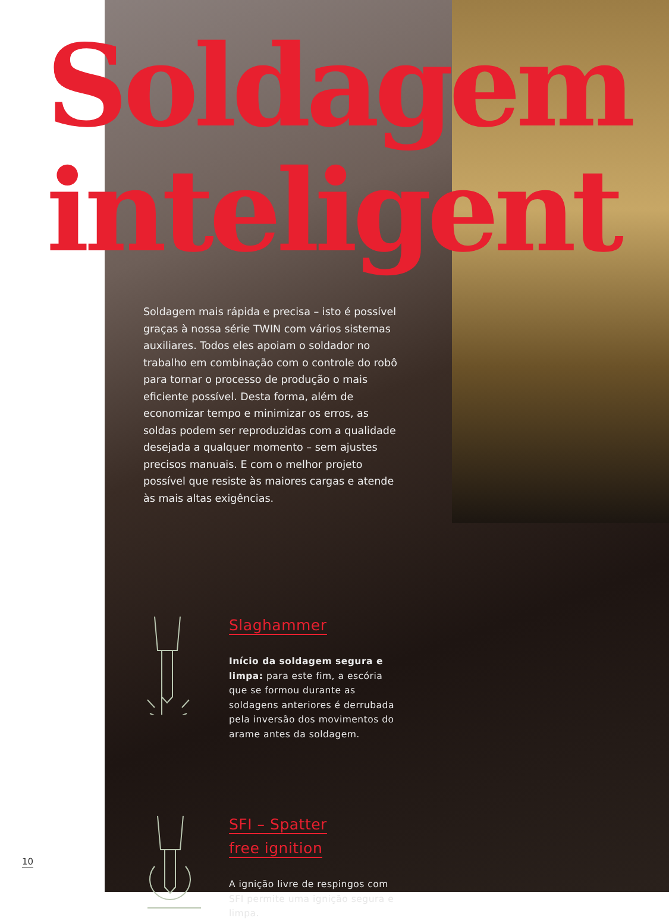Soldagem
inteligent
Soldagem mais rápida e precisa – isto é possível graças à nossa série TWIN com vários sistemas auxiliares. Todos eles apoiam o soldador no trabalho em combinação com o controle do robô para tornar o processo de produção o mais eficiente possível. Desta forma, além de economizar tempo e minimizar os erros, as soldas podem ser reproduzidas com a qualidade desejada a qualquer momento – sem ajustes precisos manuais. E com o melhor projeto possível que resiste às maiores cargas e atende às mais altas exigências.
Slaghammer
Início da soldagem segura e limpa: para este fim, a escória que se formou durante as soldagens anteriores é derrubada pela inversão dos movimentos do arame antes da soldagem.
SFI – Spatter
free ignition
A ignição livre de respingos com SFI permite uma ignição segura e limpa.
10